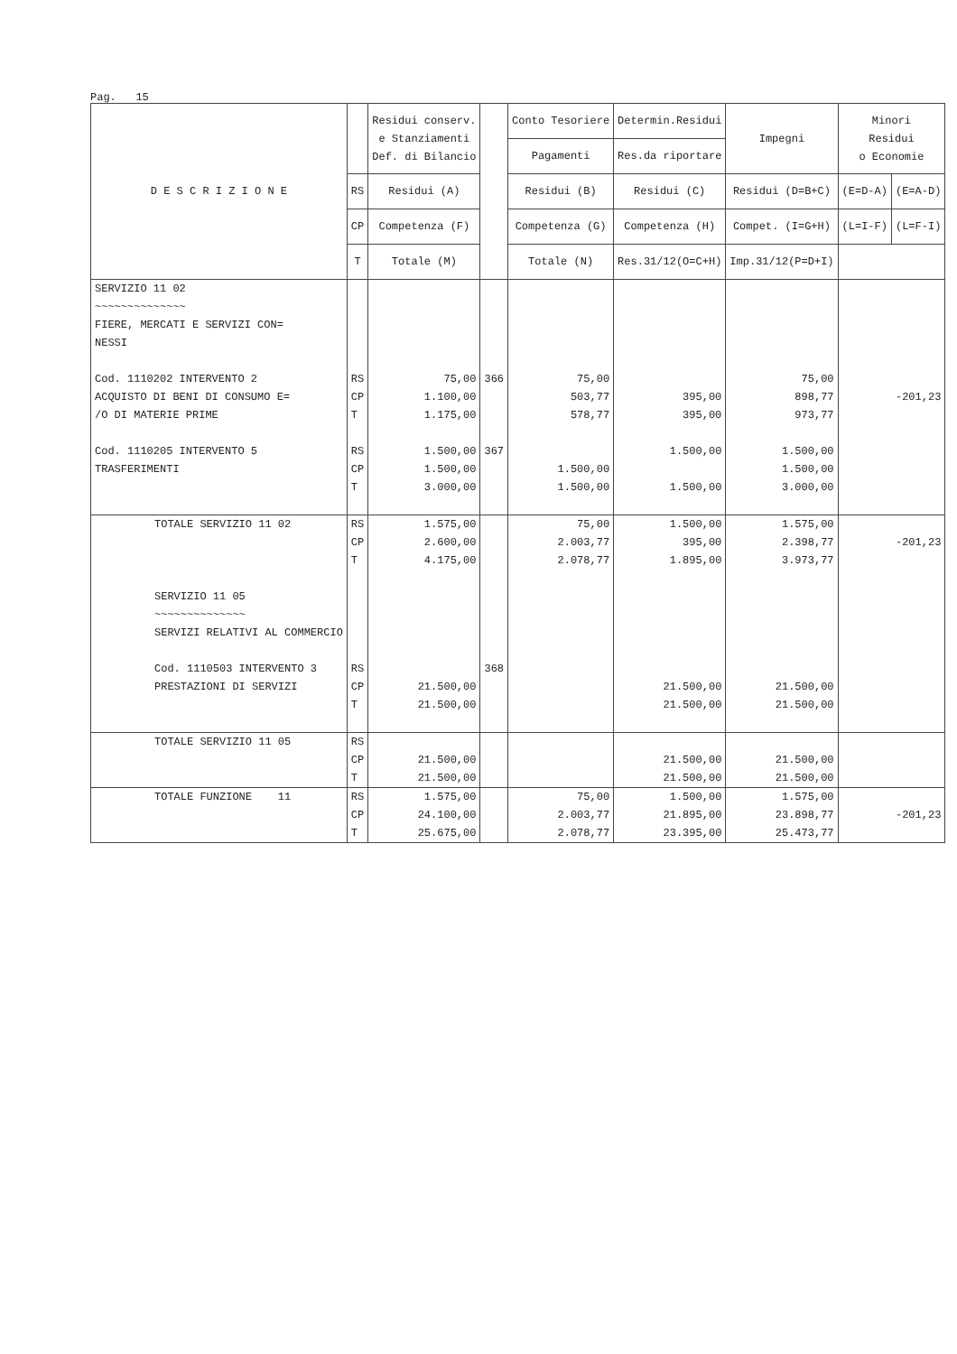Pag. 15
| D E S C R I Z I O N E | | Residui conserv. e Stanziamenti Def. di Bilancio | | Conto Tesoriere | Determin.Residui | Impegni | Minori Residui o Economie | |
| --- | --- | --- | --- | --- | --- | --- | --- | --- |
| | | | | Pagamenti | Res.da riportare | | | |
| | RS | Residui (A) | | Residui (B) | Residui (C) | Residui (D=B+C) | (E=D-A) | (E=A-D) |
| | CP | Competenza (F) | | Competenza (G) | Competenza (H) | Compet. (I=G+H) | (L=I-F) | (L=F-I) |
| | T | Totale (M) | | Totale (N) | Res.31/12(O=C+H) | Imp.31/12(P=D+I) | | |
| SERVIZIO 11 02 ~~~~~~~~~~~~~~ FIERE, MERCATI E SERVIZI CON= NESSI Cod. 1110202 INTERVENTO 2 ACQUISTO DI BENI DI CONSUMO E= /O DI MATERIE PRIME Cod. 1110205 INTERVENTO 5 TRASFERIMENTI | RS CP T RS CP T | 75,00 1.100,00 1.175,00 1.500,00 1.500,00 3.000,00 | 366 367 | 75,00 503,77 578,77 1.500,00 1.500,00 | 395,00 395,00 1.500,00 1.500,00 | 75,00 898,77 973,77 1.500,00 1.500,00 3.000,00 | -201,23 | |
| TOTALE SERVIZIO 11 02 SERVIZIO 11 05 ~~~~~~~~~~~~~~ SERVIZI RELATIVI AL COMMERCIO Cod. 1110503 INTERVENTO 3 PRESTAZIONI DI SERVIZI | RS CP T RS CP T | 1.575,00 2.600,00 4.175,00 21.500,00 21.500,00 | 368 | 75,00 2.003,77 2.078,77 | 1.500,00 395,00 1.895,00 21.500,00 21.500,00 | 1.575,00 2.398,77 3.973,77 21.500,00 21.500,00 | -201,23 | |
| TOTALE SERVIZIO 11 05 | RS CP T | 21.500,00 21.500,00 | | | 21.500,00 21.500,00 | 21.500,00 21.500,00 | | |
| TOTALE FUNZIONE 11 | RS CP T | 1.575,00 24.100,00 25.675,00 | | 75,00 2.003,77 2.078,77 | 1.500,00 21.895,00 23.395,00 | 1.575,00 23.898,77 25.473,77 | -201,23 | |